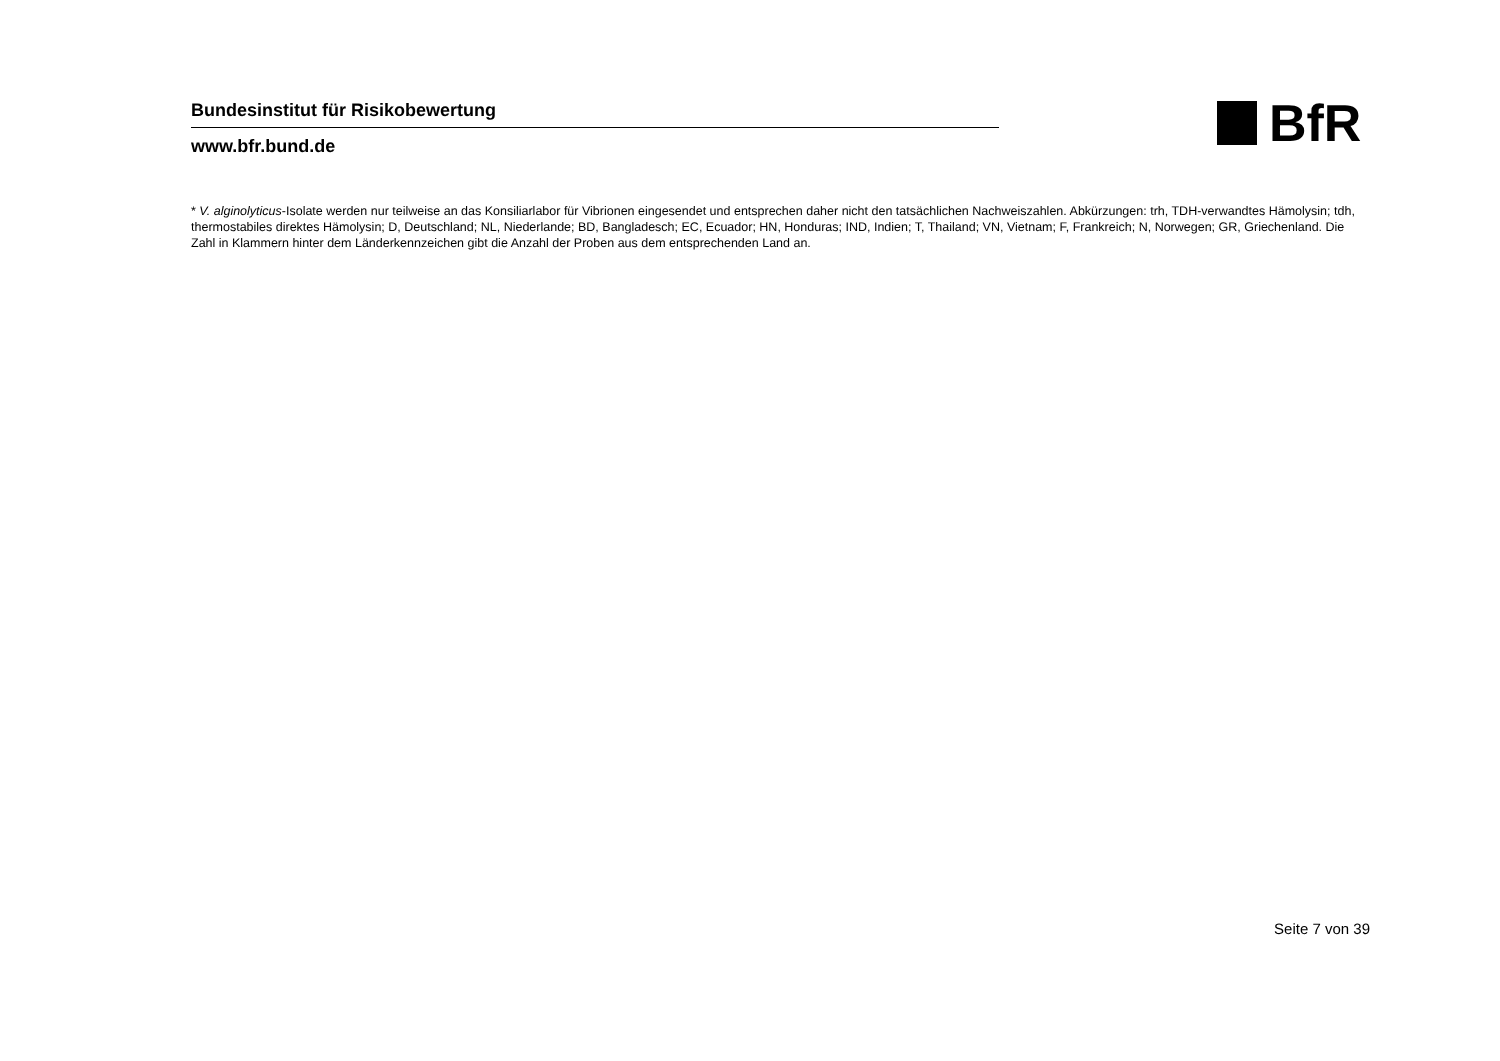Bundesinstitut für Risikobewertung
www.bfr.bund.de
BfR
* V. alginolyticus-Isolate werden nur teilweise an das Konsiliarlabor für Vibrionen eingesendet und entsprechen daher nicht den tatsächlichen Nachweiszahlen. Abkürzungen: trh, TDH-verwandtes Hämolysin; tdh, thermostabiles direktes Hämolysin; D, Deutschland; NL, Niederlande; BD, Bangladesch; EC, Ecuador; HN, Honduras; IND, Indien; T, Thailand; VN, Vietnam; F, Frankreich; N, Norwegen; GR, Griechenland. Die Zahl in Klammern hinter dem Länderkennzeichen gibt die Anzahl der Proben aus dem entsprechenden Land an.
Seite 7 von 39